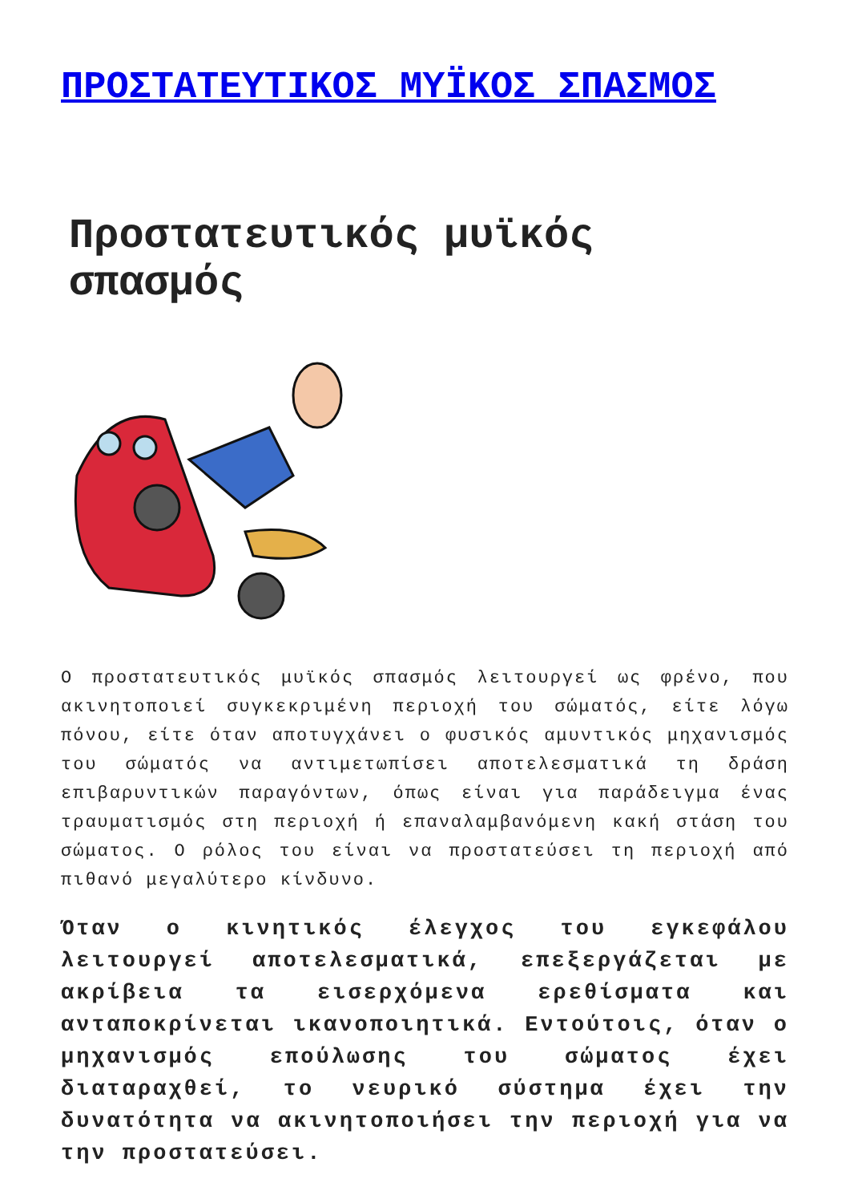ΠΡΟΣΤΑΤΕΥΤΙΚΟΣ ΜΥΪΚΟΣ ΣΠΑΣΜΟΣ
Προστατευτικός μυϊκός σπασμός
Ο προστατευτικός μυϊκός σπασμός λειτουργεί ως φρένο, που ακινητοποιεί συγκεκριμένη περιοχή του σώματός, είτε λόγω πόνου, είτε όταν αποτυγχάνει ο φυσικός αμυντικός μηχανισμός του σώματός να αντιμετωπίσει αποτελεσματικά τη δράση επιβαρυντικών παραγόντων, όπως είναι για παράδειγμα ένας τραυματισμός στη περιοχή ή επαναλαμβανόμενη κακή στάση του σώματος. Ο ρόλος του είναι να προστατεύσει τη περιοχή από πιθανό μεγαλύτερο κίνδυνο.
Όταν ο κινητικός έλεγχος του εγκεφάλου λειτουργεί αποτελεσματικά, επεξεργάζεται με ακρίβεια τα εισερχόμενα ερεθίσματα και ανταποκρίνεται ικανοποιητικά. Εντούτοις, όταν ο μηχανισμός επούλωσης του σώματος έχει διαταραχθεί, το νευρικό σύστημα έχει την δυνατότητα να ακινητοποιήσει την περιοχή για να την προστατεύσει.